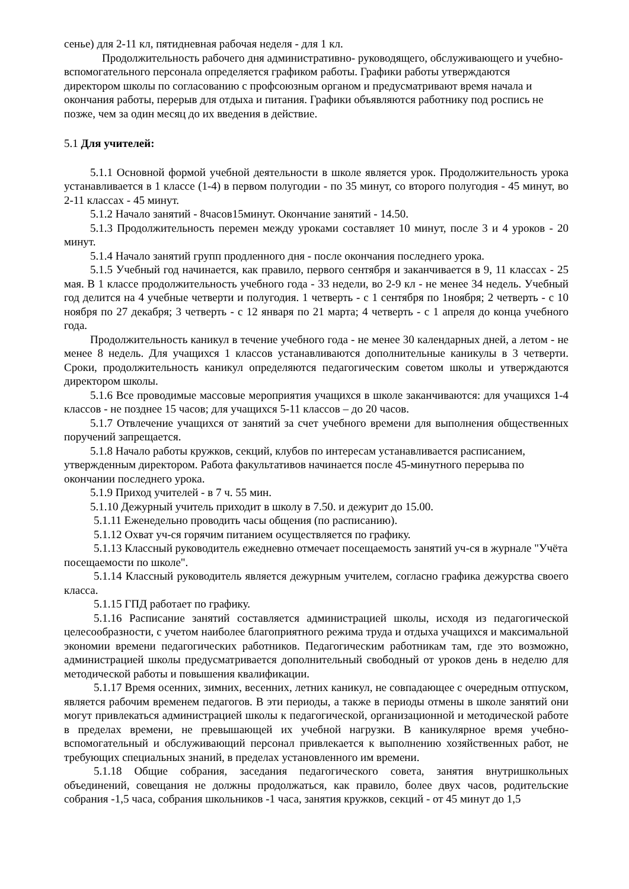сенье) для 2-11 кл, пятидневная рабочая неделя - для 1 кл.
Продолжительность рабочего дня административно- руководящего, обслуживающего и учебно-вспомогательного персонала определяется графиком работы. Графики работы утверждаются директором школы по согласованию с профсоюзным органом и предусматривают время начала и окончания работы, перерыв для отдыха и питания. Графики объявляются работнику под роспись не позже, чем за один месяц до их введения в действие.
5.1 Для учителей:
5.1.1 Основной формой учебной деятельности в школе является урок. Продолжительность урока устанавливается в 1 классе (1-4) в первом полугодии - по 35 минут, со второго полугодия - 45 минут, во 2-11 классах - 45 минут.
5.1.2 Начало занятий - 8часов15минут. Окончание занятий - 14.50.
5.1.3 Продолжительность перемен между уроками составляет 10 минут, после 3 и 4 уроков - 20 минут.
5.1.4 Начало занятий групп продленного дня - после окончания последнего урока.
5.1.5 Учебный год начинается, как правило, первого сентября и заканчивается в 9, 11 классах - 25 мая. В 1 классе продолжительность учебного года - 33 недели, во 2-9 кл - не менее 34 недель. Учебный год делится на 4 учебные четверти и полугодия. 1 четверть - с 1 сентября по 1ноября; 2 четверть - с 10 ноября по 27 декабря; 3 четверть - с 12 января по 21 марта; 4 четверть - с 1 апреля до конца учебного года.
Продолжительность каникул в течение учебного года - не менее 30 календарных дней, а летом - не менее 8 недель. Для учащихся 1 классов устанавливаются дополнительные каникулы в 3 четверти. Сроки, продолжительность каникул определяются педагогическим советом школы и утверждаются директором школы.
5.1.6 Все проводимые массовые мероприятия учащихся в школе заканчиваются: для учащихся 1-4 классов - не позднее 15 часов; для учащихся 5-11 классов – до 20 часов.
5.1.7 Отвлечение учащихся от занятий за счет учебного времени для выполнения общественных поручений запрещается.
5.1.8 Начало работы кружков, секций, клубов по интересам устанавливается расписанием, утвержденным директором. Работа факультативов начинается после 45-минутного перерыва по окончании последнего урока.
5.1.9 Приход учителей - в 7 ч. 55 мин.
5.1.10 Дежурный учитель приходит в школу в 7.50. и дежурит до 15.00.
5.1.11 Еженедельно проводить часы общения (по расписанию).
5.1.12 Охват уч-ся горячим питанием осуществляется по графику.
5.1.13 Классный руководитель ежедневно отмечает посещаемость занятий уч-ся в журнале "Учёта посещаемости по школе".
5.1.14 Классный руководитель является дежурным учителем, согласно графика дежурства своего класса.
5.1.15 ГПД работает по графику.
5.1.16 Расписание занятий составляется администрацией школы, исходя из педагогической целесообразности, с учетом наиболее благоприятного режима труда и отдыха учащихся и максимальной экономии времени педагогических работников. Педагогическим работникам там, где это возможно, администрацией школы предусматривается дополнительный свободный от уроков день в неделю для методической работы и повышения квалификации.
5.1.17 Время осенних, зимних, весенних, летних каникул, не совпадающее с очередным отпуском, является рабочим временем педагогов. В эти периоды, а также в периоды отмены в школе занятий они могут привлекаться администрацией школы к педагогической, организационной и методической работе в пределах времени, не превышающей их учебной нагрузки. В каникулярное время учебно-вспомогательный и обслуживающий персонал привлекается к выполнению хозяйственных работ, не требующих специальных знаний, в пределах установленного им времени.
5.1.18 Общие собрания, заседания педагогического совета, занятия внутришкольных объединений, совещания не должны продолжаться, как правило, более двух часов, родительские собрания -1,5 часа, собрания школьников -1 часа, занятия кружков, секций - от 45 минут до 1,5